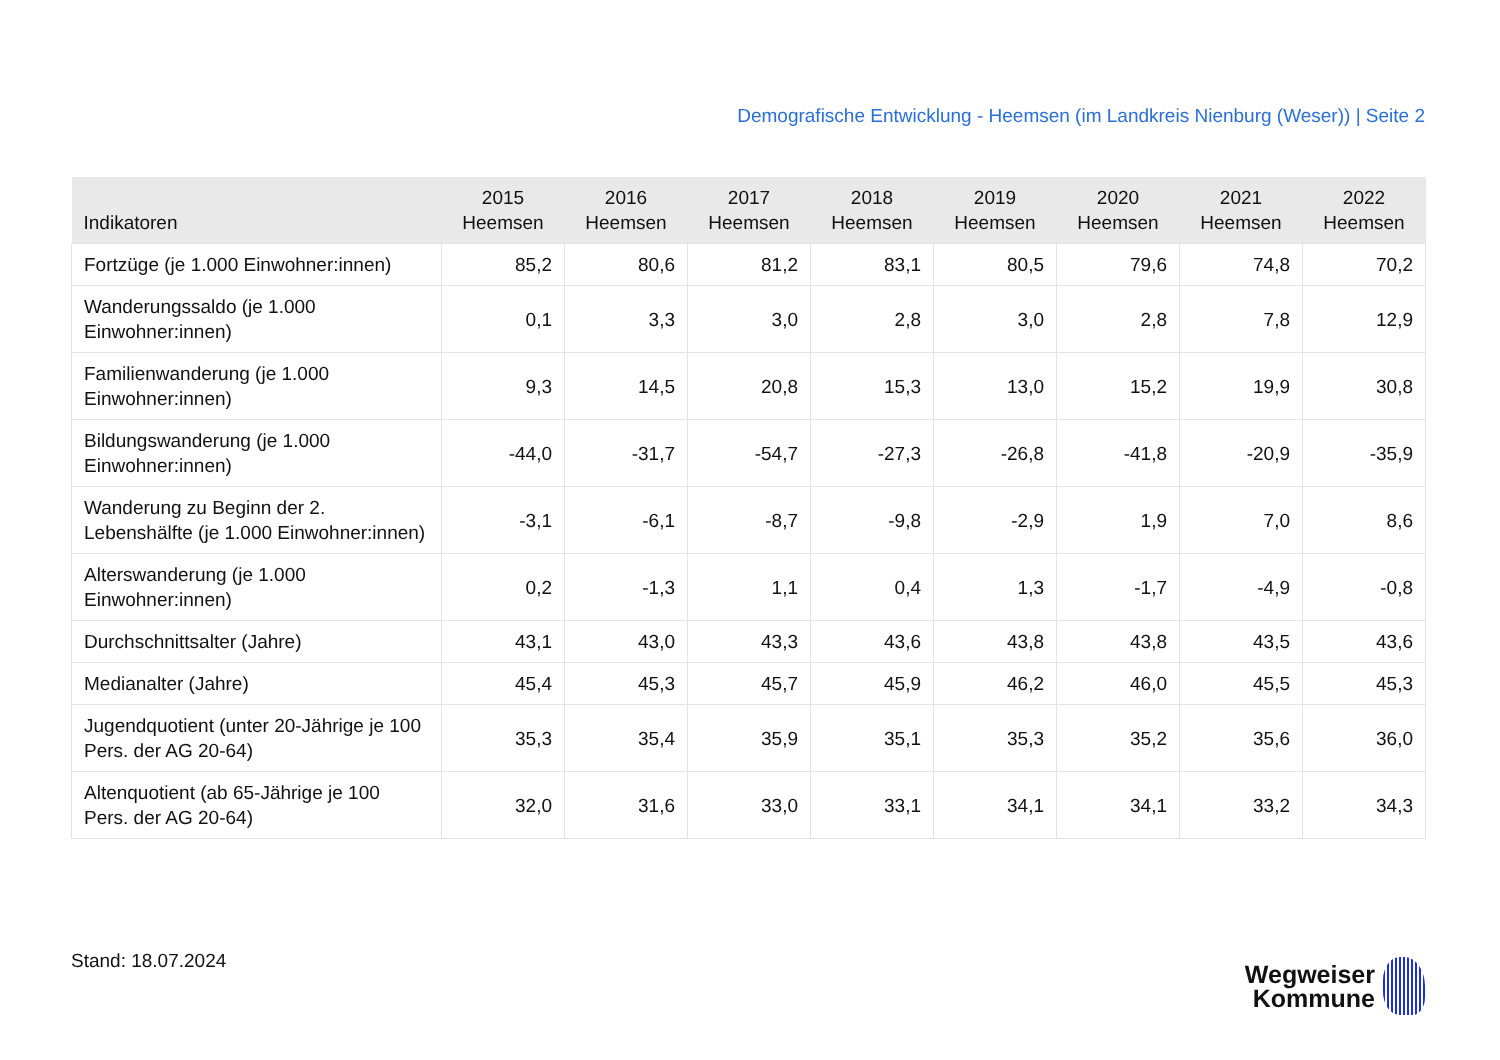Demografische Entwicklung - Heemsen (im Landkreis Nienburg (Weser)) | Seite 2
| Indikatoren | 2015 Heemsen | 2016 Heemsen | 2017 Heemsen | 2018 Heemsen | 2019 Heemsen | 2020 Heemsen | 2021 Heemsen | 2022 Heemsen |
| --- | --- | --- | --- | --- | --- | --- | --- | --- |
| Fortzüge (je 1.000 Einwohner:innen) | 85,2 | 80,6 | 81,2 | 83,1 | 80,5 | 79,6 | 74,8 | 70,2 |
| Wanderungssaldo (je 1.000 Einwohner:innen) | 0,1 | 3,3 | 3,0 | 2,8 | 3,0 | 2,8 | 7,8 | 12,9 |
| Familienwanderung (je 1.000 Einwohner:innen) | 9,3 | 14,5 | 20,8 | 15,3 | 13,0 | 15,2 | 19,9 | 30,8 |
| Bildungswanderung (je 1.000 Einwohner:innen) | -44,0 | -31,7 | -54,7 | -27,3 | -26,8 | -41,8 | -20,9 | -35,9 |
| Wanderung zu Beginn der 2. Lebenshälfte (je 1.000 Einwohner:innen) | -3,1 | -6,1 | -8,7 | -9,8 | -2,9 | 1,9 | 7,0 | 8,6 |
| Alterswanderung (je 1.000 Einwohner:innen) | 0,2 | -1,3 | 1,1 | 0,4 | 1,3 | -1,7 | -4,9 | -0,8 |
| Durchschnittsalter (Jahre) | 43,1 | 43,0 | 43,3 | 43,6 | 43,8 | 43,8 | 43,5 | 43,6 |
| Medianalter (Jahre) | 45,4 | 45,3 | 45,7 | 45,9 | 46,2 | 46,0 | 45,5 | 45,3 |
| Jugendquotient (unter 20-Jährige je 100 Pers. der AG 20-64) | 35,3 | 35,4 | 35,9 | 35,1 | 35,3 | 35,2 | 35,6 | 36,0 |
| Altenquotient (ab 65-Jährige je 100 Pers. der AG 20-64) | 32,0 | 31,6 | 33,0 | 33,1 | 34,1 | 34,1 | 33,2 | 34,3 |
Stand: 18.07.2024
Wegweiser
Kommune